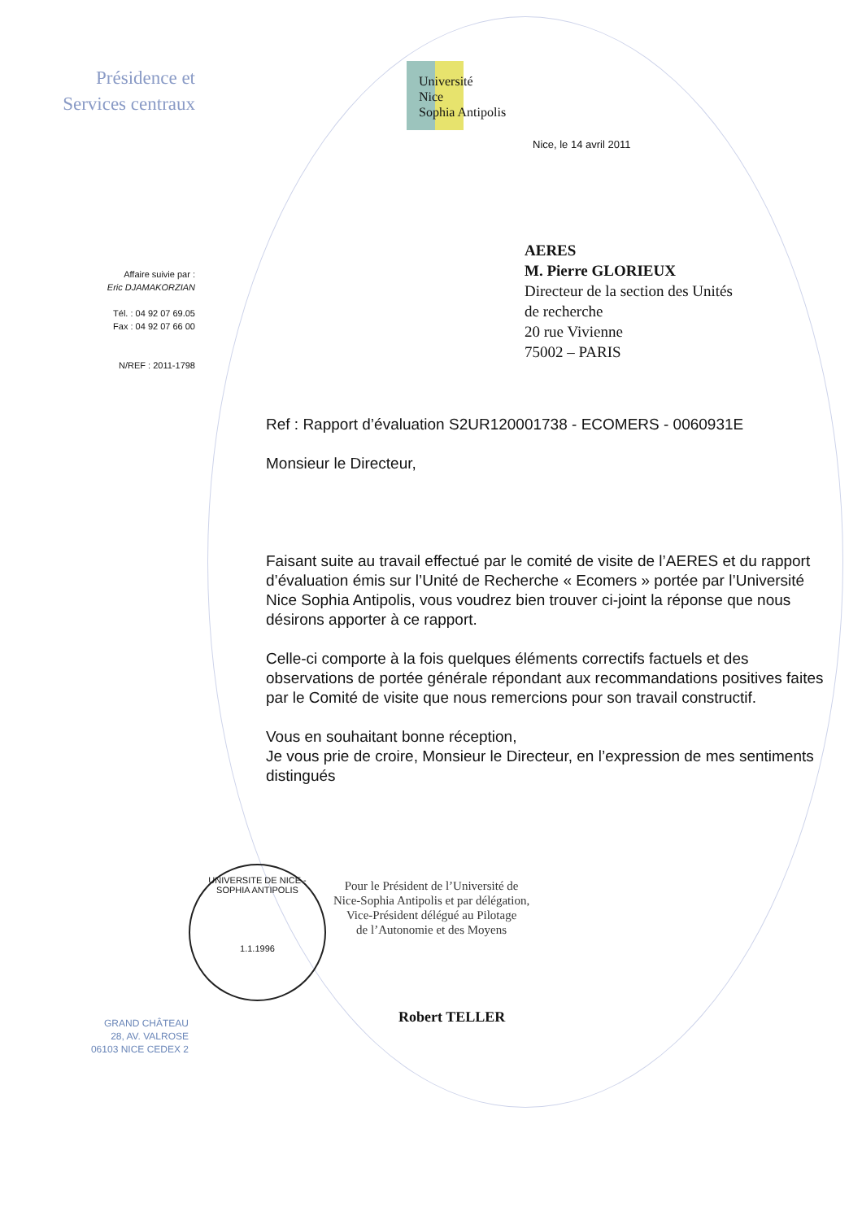Présidence et
Services centraux
Affaire suivie par :
Eric DJAMAKORZIAN
Tél. : 04 92 07 69.05
Fax : 04 92 07 66 00
N/REF : 2011-1798
Université
Nice
Sophia Antipolis
Nice, le 14 avril 2011
AERES
M. Pierre GLORIEUX
Directeur de la section des Unités
de recherche
20 rue Vivienne
75002 – PARIS
Ref : Rapport d’évaluation S2UR120001738 - ECOMERS - 0060931E
Monsieur le Directeur,
Faisant suite au travail effectué par le comité de visite de l’AERES et du rapport d’évaluation émis sur l’Unité de Recherche « Ecomers » portée par l’Université Nice Sophia Antipolis, vous voudrez bien trouver ci-joint la réponse que nous désirons apporter à ce rapport.
Celle-ci comporte à la fois quelques éléments correctifs factuels et des observations de portée générale répondant aux recommandations positives faites par le Comité de visite que nous remercions pour son travail constructif.
Vous en souhaitant bonne réception,
Je vous prie de croire, Monsieur le Directeur, en l’expression de mes sentiments distingués
UNIVERSITE DE NICE - SOPHIA ANTIPOLIS
1.1.1996
Pour le Président de l’Université de
Nice-Sophia Antipolis et par délégation,
Vice-Président délégué au Pilotage
de l’Autonomie et des Moyens
Robert TELLER
GRAND CHÂTEAU
28, AV. VALROSE
06103 NICE CEDEX 2